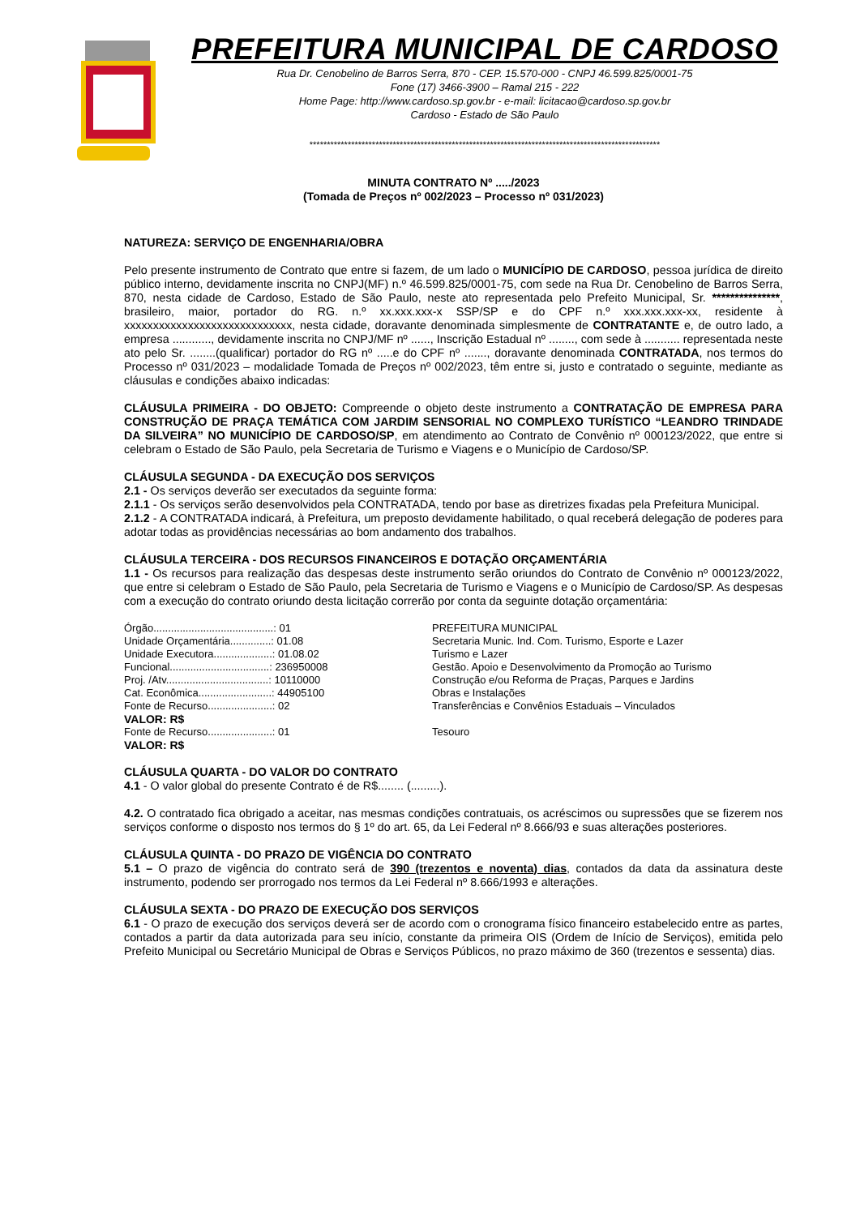PREFEITURA MUNICIPAL DE CARDOSO
Rua Dr. Cenobelino de Barros Serra, 870 - CEP. 15.570-000 - CNPJ 46.599.825/0001-75
Fone (17) 3466-3900 – Ramal 215 - 222
Home Page: http://www.cardoso.sp.gov.br - e-mail: licitacao@cardoso.sp.gov.br
Cardoso - Estado de São Paulo
*****************************************************************************************************
MINUTA CONTRATO Nº ...../2023
(Tomada de Preços nº 002/2023 – Processo nº 031/2023)
NATUREZA: SERVIÇO DE ENGENHARIA/OBRA
Pelo presente instrumento de Contrato que entre si fazem, de um lado o MUNICÍPIO DE CARDOSO, pessoa jurídica de direito público interno, devidamente inscrita no CNPJ(MF) n.º 46.599.825/0001-75, com sede na Rua Dr. Cenobelino de Barros Serra, 870, nesta cidade de Cardoso, Estado de São Paulo, neste ato representada pelo Prefeito Municipal, Sr. ***************, brasileiro, maior, portador do RG. n.º xx.xxx.xxx-x SSP/SP e do CPF n.º xxx.xxx.xxx-xx, residente à xxxxxxxxxxxxxxxxxxxxxxxxxxxxx, nesta cidade, doravante denominada simplesmente de CONTRATANTE e, de outro lado, a empresa ............, devidamente inscrita no CNPJ/MF nº ......, Inscrição Estadual nº ........, com sede à ........... representada neste ato pelo Sr. ........(qualificar) portador do RG nº .....e do CPF nº ......., doravante denominada CONTRATADA, nos termos do Processo nº 031/2023 – modalidade Tomada de Preços nº 002/2023, têm entre si, justo e contratado o seguinte, mediante as cláusulas e condições abaixo indicadas:
CLÁUSULA PRIMEIRA - DO OBJETO: Compreende o objeto deste instrumento a CONTRATAÇÃO DE EMPRESA PARA CONSTRUÇÃO DE PRAÇA TEMÁTICA COM JARDIM SENSORIAL NO COMPLEXO TURÍSTICO “LEANDRO TRINDADE DA SILVEIRA” NO MUNICÍPIO DE CARDOSO/SP, em atendimento ao Contrato de Convênio nº 000123/2022, que entre si celebram o Estado de São Paulo, pela Secretaria de Turismo e Viagens e o Município de Cardoso/SP.
CLÁUSULA SEGUNDA - DA EXECUÇÃO DOS SERVIÇOS
2.1 - Os serviços deverão ser executados da seguinte forma:
2.1.1 - Os serviços serão desenvolvidos pela CONTRATADA, tendo por base as diretrizes fixadas pela Prefeitura Municipal.
2.1.2 - A CONTRATADA indicará, à Prefeitura, um preposto devidamente habilitado, o qual receberá delegação de poderes para adotar todas as providências necessárias ao bom andamento dos trabalhos.
CLÁUSULA TERCEIRA - DOS RECURSOS FINANCEIROS E DOTAÇÃO ORÇAMENTÁRIA
1.1 - Os recursos para realização das despesas deste instrumento serão oriundos do Contrato de Convênio nº 000123/2022, que entre si celebram o Estado de São Paulo, pela Secretaria de Turismo e Viagens e o Município de Cardoso/SP. As despesas com a execução do contrato oriundo desta licitação correrão por conta da seguinte dotação orçamentária:
| Órgão.........................................: 01 | PREFEITURA MUNICIPAL |
| Unidade Orçamentária..............: 01.08 | Secretaria Munic. Ind. Com. Turismo, Esporte e Lazer |
| Unidade Executora....................: 01.08.02 | Turismo e Lazer |
| Funcional..................................: 236950008 | Gestão. Apoio e Desenvolvimento da Promoção ao Turismo |
| Proj. /Atv...................................: 10110000 | Construção e/ou Reforma de Praças, Parques e Jardins |
| Cat. Econômica.........................: 44905100 | Obras e Instalações |
| Fonte de Recurso......................: 02 | Transferências e Convênios Estaduais – Vinculados |
| VALOR: R$ | |
| Fonte de Recurso......................: 01 | Tesouro |
| VALOR: R$ | |
CLÁUSULA QUARTA - DO VALOR DO CONTRATO
4.1 - O valor global do presente Contrato é de R$........ (.........).
4.2. O contratado fica obrigado a aceitar, nas mesmas condições contratuais, os acréscimos ou supressões que se fizerem nos serviços conforme o disposto nos termos do § 1º do art. 65, da Lei Federal nº 8.666/93 e suas alterações posteriores.
CLÁUSULA QUINTA - DO PRAZO DE VIGÊNCIA DO CONTRATO
5.1 – O prazo de vigência do contrato será de 390 (trezentos e noventa) dias, contados da data da assinatura deste instrumento, podendo ser prorrogado nos termos da Lei Federal nº 8.666/1993 e alterações.
CLÁUSULA SEXTA - DO PRAZO DE EXECUÇÃO DOS SERVIÇOS
6.1 - O prazo de execução dos serviços deverá ser de acordo com o cronograma físico financeiro estabelecido entre as partes, contados a partir da data autorizada para seu início, constante da primeira OIS (Ordem de Início de Serviços), emitida pelo Prefeito Municipal ou Secretário Municipal de Obras e Serviços Públicos, no prazo máximo de 360 (trezentos e sessenta) dias.